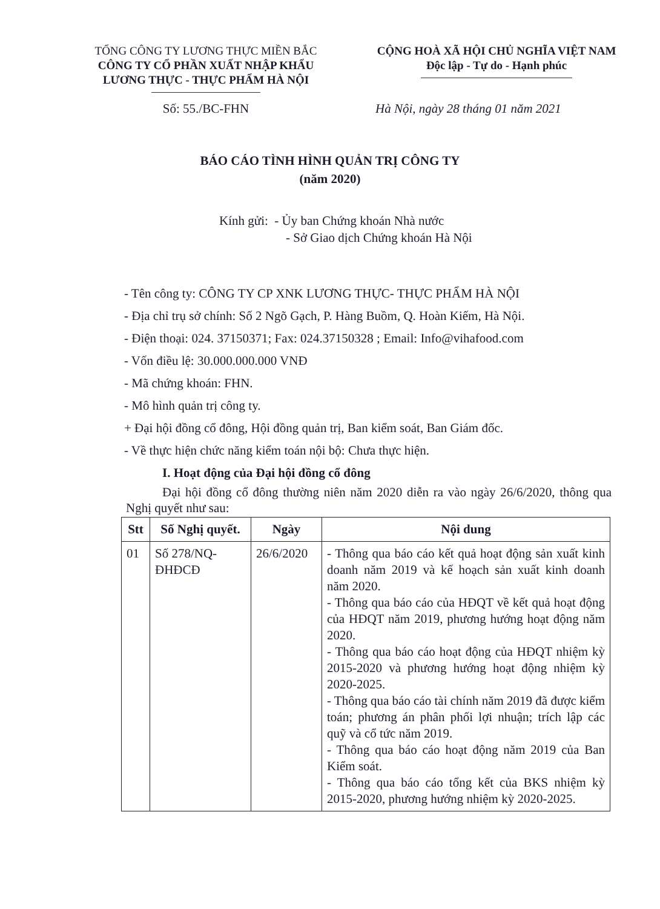TỔNG CÔNG TY LƯƠNG THỰC MIỀN BẮC
CÔNG TY CỔ PHẦN XUẤT NHẬP KHẨU
LƯƠNG THỰC - THỰC PHẨM HÀ NỘI
CỘNG HOÀ XÃ HỘI CHỦ NGHĨA VIỆT NAM
Độc lập - Tự do - Hạnh phúc
Số: 55./BC-FHN Hà Nội, ngày 28 tháng 01 năm 2021
BÁO CÁO TÌNH HÌNH QUẢN TRỊ CÔNG TY
(năm 2020)
Kính gửi: - Ủy ban Chứng khoán Nhà nước
- Sở Giao dịch Chứng khoán Hà Nội
- Tên công ty: CÔNG TY CP XNK LƯƠNG THỰC- THỰC PHẨM HÀ NỘI
- Địa chỉ trụ sở chính: Số 2 Ngõ Gạch, P. Hàng Buồm, Q. Hoàn Kiếm, Hà Nội.
- Điện thoại: 024. 37150371; Fax: 024.37150328 ; Email: Info@vihafood.com
- Vốn điều lệ: 30.000.000.000 VNĐ
- Mã chứng khoán: FHN.
- Mô hình quản trị công ty.
+ Đại hội đồng cổ đông, Hội đồng quản trị, Ban kiểm soát, Ban Giám đốc.
- Về thực hiện chức năng kiểm toán nội bộ: Chưa thực hiện.
I. Hoạt động của Đại hội đồng cổ đông
Đại hội đồng cổ đông thường niên năm 2020 diễn ra vào ngày 26/6/2020, thông qua Nghị quyết như sau:
| Stt | Số Nghị quyết. | Ngày | Nội dung |
| --- | --- | --- | --- |
| 01 | Số 278/NQ-ĐHĐCĐ | 26/6/2020 | - Thông qua báo cáo kết quả hoạt động sản xuất kinh doanh năm 2019 và kế hoạch sản xuất kinh doanh năm 2020. - Thông qua báo cáo của HĐQT về kết quả hoạt động của HĐQT năm 2019, phương hướng hoạt động năm 2020. - Thông qua báo cáo hoạt động của HĐQT nhiệm kỳ 2015-2020 và phương hướng hoạt động nhiệm kỳ 2020-2025. - Thông qua báo cáo tài chính năm 2019 đã được kiểm toán; phương án phân phối lợi nhuận; trích lập các quỹ và cổ tức năm 2019. - Thông qua báo cáo hoạt động năm 2019 của Ban Kiểm soát. - Thông qua báo cáo tổng kết của BKS nhiệm kỳ 2015-2020, phương hướng nhiệm kỳ 2020-2025. |